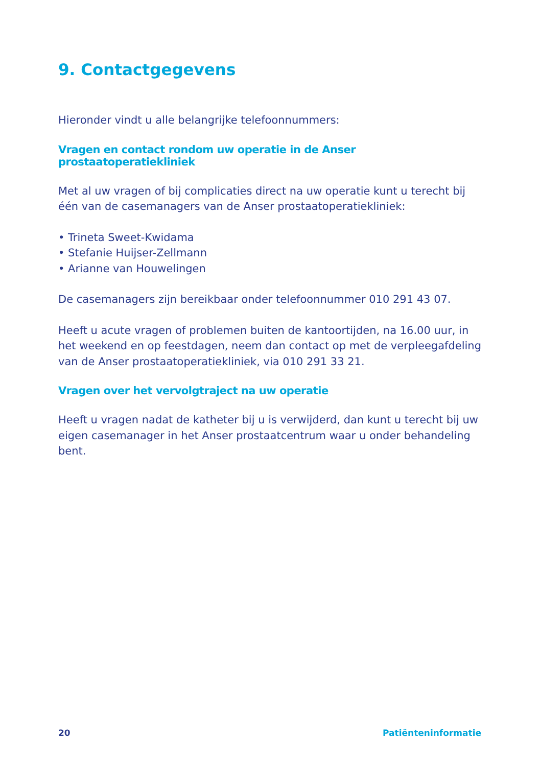9. Contactgegevens
Hieronder vindt u alle belangrijke telefoonnummers:
Vragen en contact rondom uw operatie in de Anser prostaatoperatiekliniek
Met al uw vragen of bij complicaties direct na uw operatie kunt u terecht bij één van de casemanagers van de Anser prostaatoperatiekliniek:
• Trineta Sweet-Kwidama
• Stefanie Huijser-Zellmann
• Arianne van Houwelingen
De casemanagers zijn bereikbaar onder telefoonnummer 010 291 43 07.
Heeft u acute vragen of problemen buiten de kantoortijden, na 16.00 uur, in het weekend en op feestdagen, neem dan contact op met de verpleegaf­deling van de Anser prostaatoperatiekliniek, via 010 291 33 21.
Vragen over het vervolgtraject na uw operatie
Heeft u vragen nadat de katheter bij u is verwijderd, dan kunt u terecht bij uw eigen casemanager in het Anser prostaatcentrum waar u onder behan­deling bent.
20 Patiënteninformatie